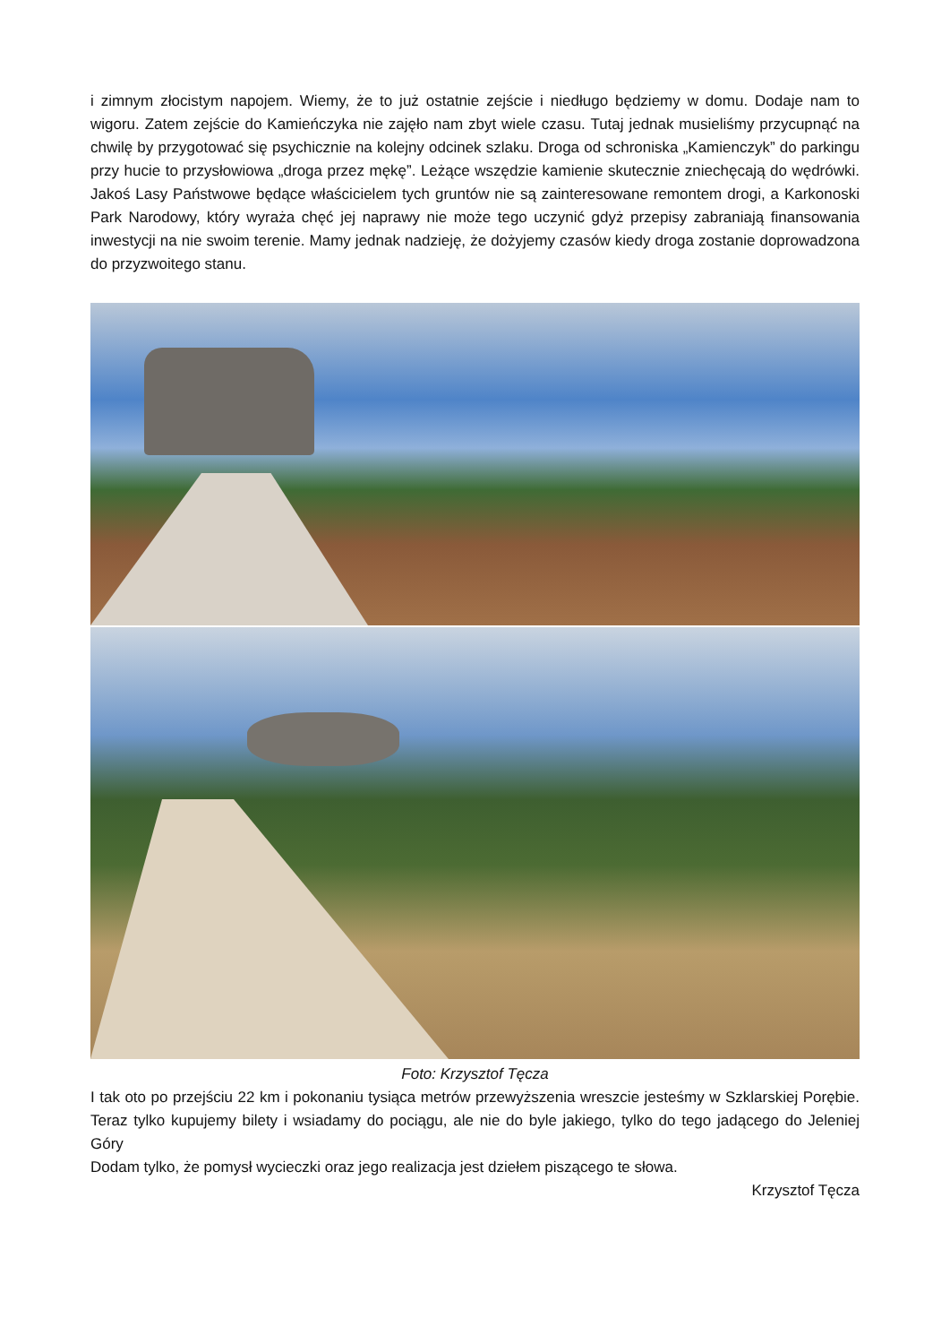i zimnym złocistym napojem. Wiemy, że to już ostatnie zejście i niedługo będziemy w domu. Dodaje nam to wigoru. Zatem zejście do Kamieńczyka nie zajęło nam zbyt wiele czasu. Tutaj jednak musieliśmy przycupnąć na chwilę by przygotować się psychicznie na kolejny odcinek szlaku. Droga od schroniska „Kamienczyk” do parkingu przy hucie to przysłowiowa „droga przez mękę”. Leżące wszędzie kamienie skutecznie zniechęcają do wędrówki. Jakoś Lasy Państwowe będące właścicielem tych gruntów nie są zainteresowane remontem drogi, a Karkonoski Park Narodowy, który wyraża chęć jej naprawy nie może tego uczynić gdyż przepisy zabraniają finansowania inwestycji na nie swoim terenie. Mamy jednak nadzieję, że dożyjemy czasów kiedy droga zostanie doprowadzona do przyzwoitego stanu.
Foto: Krzysztof Tęcza
I tak oto po przejściu 22 km i pokonaniu tysiąca metrów przewyższenia wreszcie jesteśmy w Szklarskiej Porębie. Teraz tylko kupujemy bilety i wsiadamy do pociągu, ale nie do byle jakiego, tylko do tego jadącego do Jeleniej Góry
Dodam tylko, że pomysł wycieczki oraz jego realizacja jest dziełem piszącego te słowa.
Krzysztof Tęcza